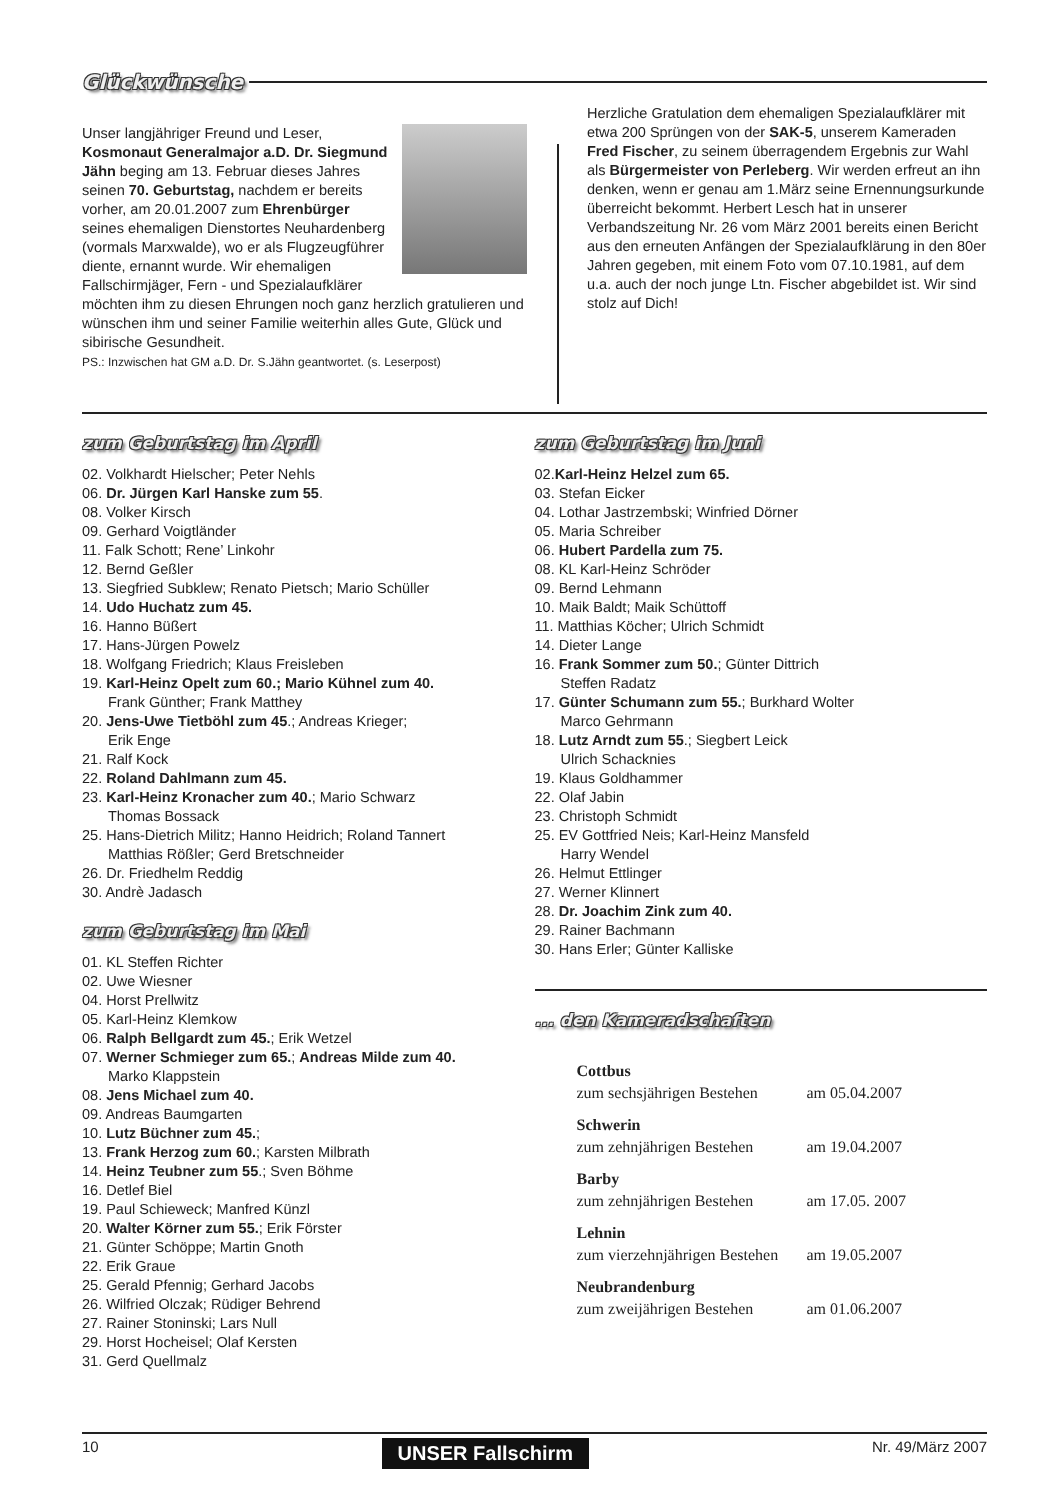Glückwünsche
Unser langjähriger Freund und Leser, Kosmonaut Generalmajor a.D. Dr. Siegmund Jähn beging am 13. Februar dieses Jahres seinen 70. Geburtstag, nachdem er bereits vorher, am 20.01.2007 zum Ehrenbürger seines ehemaligen Dienstortes Neuhardenberg (vormals Marxwalde), wo er als Flugzeugführer diente, ernannt wurde. Wir ehemaligen Fallschirmjäger, Fern - und Spezialaufklärer möchten ihm zu diesen Ehrungen noch ganz herzlich gratulieren und wünschen ihm und seiner Familie weiterhin alles Gute, Glück und sibirische Gesundheit.
PS.: Inzwischen hat GM a.D. Dr. S.Jähn geantwortet. (s. Leserpost)
Herzliche Gratulation dem ehemaligen Spezialaufklärer mit etwa 200 Sprüngen von der SAK-5, unserem Kameraden Fred Fischer, zu seinem überragendem Ergebnis zur Wahl als Bürgermeister von Perleberg. Wir werden erfreut an ihn denken, wenn er genau am 1.März seine Ernennungsurkunde überreicht bekommt. Herbert Lesch hat in unserer Verbandszeitung Nr. 26 vom März 2001 bereits einen Bericht aus den erneuten Anfängen der Spezialaufklärung in den 80er Jahren gegeben, mit einem Foto vom 07.10.1981, auf dem u.a. auch der noch junge Ltn. Fischer abgebildet ist. Wir sind stolz auf Dich!
zum Geburtstag im April
02. Volkhardt Hielscher; Peter Nehls
06. Dr. Jürgen Karl Hanske zum 55.
08. Volker Kirsch
09. Gerhard Voigtländer
11. Falk Schott; Rene’ Linkohr
12. Bernd Geßler
13. Siegfried Subklew; Renato Pietsch; Mario Schüller
14. Udo Huchatz zum 45.
16. Hanno Büßert
17. Hans-Jürgen Powelz
18. Wolfgang Friedrich; Klaus Freisleben
19. Karl-Heinz Opelt zum 60.; Mario Kühnel zum 40.
Frank Günther; Frank Matthey
20. Jens-Uwe Tietböhl zum 45.; Andreas Krieger;
Erik Enge
21. Ralf Kock
22. Roland Dahlmann zum 45.
23. Karl-Heinz Kronacher zum 40.; Mario Schwarz
Thomas Bossack
25. Hans-Dietrich Militz; Hanno Heidrich; Roland Tannert
Matthias Rößler; Gerd Bretschneider
26. Dr. Friedhelm Reddig
30. Andrè Jadasch
zum Geburtstag im Mai
01. KL Steffen Richter
02. Uwe Wiesner
04. Horst Prellwitz
05. Karl-Heinz Klemkow
06. Ralph Bellgardt zum 45.; Erik Wetzel
07. Werner Schmieger zum 65.; Andreas Milde zum 40.
Marko Klappstein
08. Jens Michael zum 40.
09. Andreas Baumgarten
10. Lutz Büchner zum 45.;
13. Frank Herzog zum 60.; Karsten Milbrath
14. Heinz Teubner zum 55.; Sven Böhme
16. Detlef Biel
19. Paul Schieweck; Manfred Künzl
20. Walter Körner zum 55.; Erik Förster
21. Günter Schöppe; Martin Gnoth
22. Erik Graue
25. Gerald Pfennig; Gerhard Jacobs
26. Wilfried Olczak; Rüdiger Behrend
27. Rainer Stoninski; Lars Null
29. Horst Hocheisel; Olaf Kersten
31. Gerd Quellmalz
zum Geburtstag im Juni
02.Karl-Heinz Helzel zum 65.
03. Stefan Eicker
04. Lothar Jastrzembski; Winfried Dörner
05. Maria Schreiber
06. Hubert Pardella zum 75.
08. KL Karl-Heinz Schröder
09. Bernd Lehmann
10. Maik Baldt; Maik Schüttoff
11. Matthias Köcher; Ulrich Schmidt
14. Dieter Lange
16. Frank Sommer zum 50.; Günter Dittrich
Steffen Radatz
17. Günter Schumann zum 55.; Burkhard Wolter
Marco Gehrmann
18. Lutz Arndt zum 55.; Siegbert Leick
Ulrich Schacknies
19. Klaus Goldhammer
22. Olaf Jabin
23. Christoph Schmidt
25. EV Gottfried Neis; Karl-Heinz Mansfeld
Harry Wendel
26. Helmut Ettlinger
27. Werner Klinnert
28. Dr. Joachim Zink zum 40.
29. Rainer Bachmann
30. Hans Erler; Günter Kalliske
... den Kameradschaften
Cottbus
zum sechsjährigen Bestehen am 05.04.2007
Schwerin
zum zehnjährigen Bestehen am 19.04.2007
Barby
zum zehnjährigen Bestehen am 17.05. 2007
Lehnin
zum vierzehnjährigen Bestehen am 19.05.2007
Neubrandenburg
zum zweijährigen Bestehen am 01.06.2007
10 UNSER Fallschirm Nr. 49/März 2007